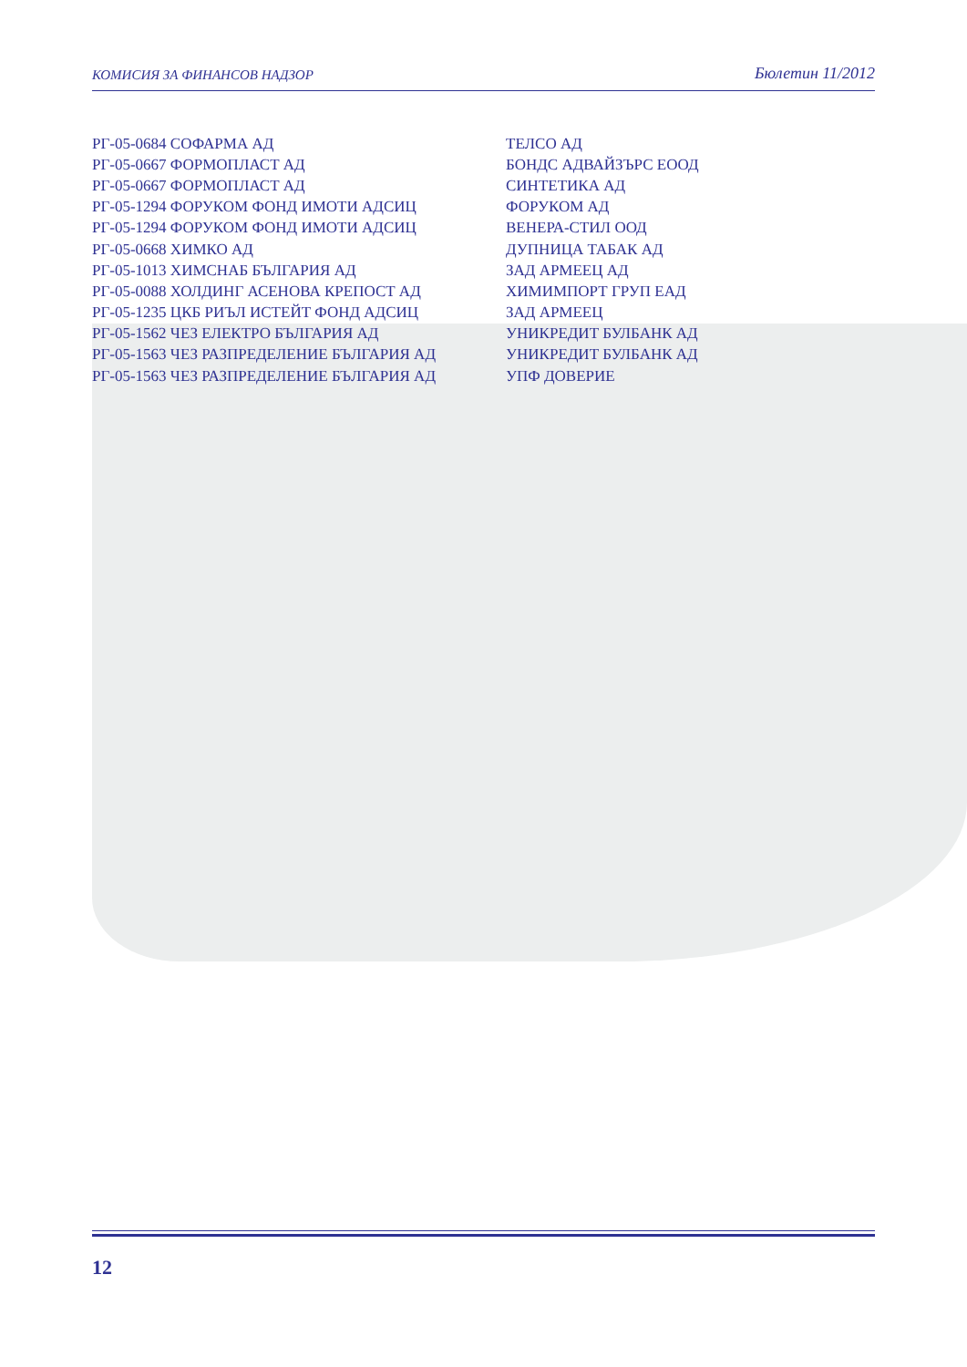КОМИСИЯ ЗА ФИНАНСОВ НАДЗОР Бюлетин 11/2012
| РГ-05-0684 СОФАРМА АД | ТЕЛСО АД |
| РГ-05-0667 ФОРМОПЛАСТ АД | БОНДС АДВАЙЗЪРС ЕООД |
| РГ-05-0667 ФОРМОПЛАСТ АД | СИНТЕТИКА АД |
| РГ-05-1294 ФОРУКОМ ФОНД ИМОТИ АДСИЦ | ФОРУКОМ АД |
| РГ-05-1294 ФОРУКОМ ФОНД ИМОТИ АДСИЦ | ВЕНЕРА-СТИЛ ООД |
| РГ-05-0668 ХИМКО АД | ДУПНИЦА ТАБАК АД |
| РГ-05-1013 ХИМСНАБ БЪЛГАРИЯ АД | ЗАД АРМЕЕЦ АД |
| РГ-05-0088 ХОЛДИНГ АСЕНОВА КРЕПОСТ АД | ХИМИМПОРТ ГРУП ЕАД |
| РГ-05-1235 ЦКБ РИЪЛ ИСТЕЙТ ФОНД АДСИЦ | ЗАД АРМЕЕЦ |
| РГ-05-1562 ЧЕЗ ЕЛЕКТРО БЪЛГАРИЯ АД | УНИКРЕДИТ БУЛБАНК АД |
| РГ-05-1563 ЧЕЗ РАЗПРЕДЕЛЕНИЕ БЪЛГАРИЯ АД | УНИКРЕДИТ БУЛБАНК АД |
| РГ-05-1563 ЧЕЗ РАЗПРЕДЕЛЕНИЕ БЪЛГАРИЯ АД | УПФ ДОВЕРИЕ |
12